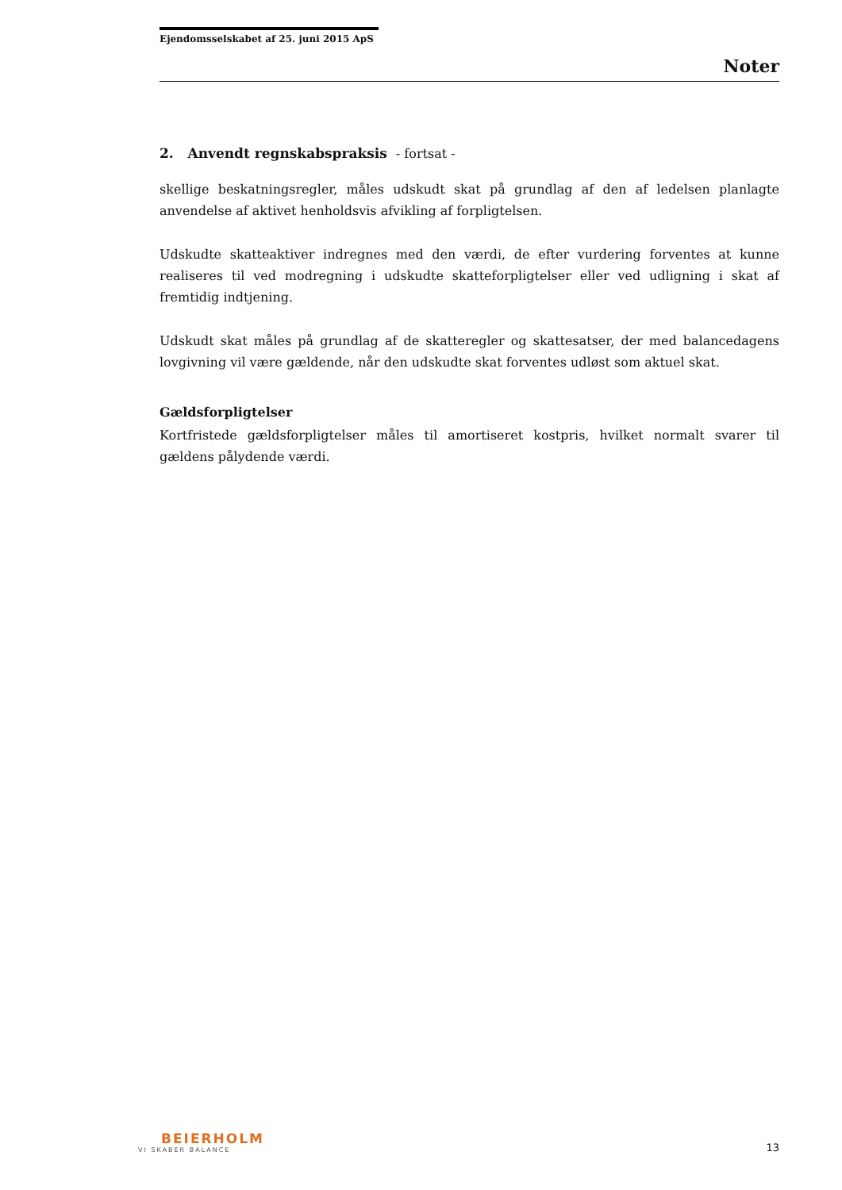Ejendomsselskabet af 25. juni 2015 ApS
Noter
2. Anvendt regnskabspraksis - fortsat -
skellige beskatningsregler, måles udskudt skat på grundlag af den af ledelsen planlagte anvendelse af aktivet henholdsvis afvikling af forpligtelsen.
Udskudte skatteaktiver indregnes med den værdi, de efter vurdering forventes at kunne realiseres til ved modregning i udskudte skatteforpligtelser eller ved udligning i skat af fremtidig indtjening.
Udskudt skat måles på grundlag af de skatteregler og skattesatser, der med balancedagens lovgivning vil være gældende, når den udskudte skat forventes udløst som aktuel skat.
Gældsforpligtelser
Kortfristede gældsforpligtelser måles til amortiseret kostpris, hvilket normalt svarer til gældens pålydende værdi.
BEIERHOLM
VI SKABER BALANCE
13